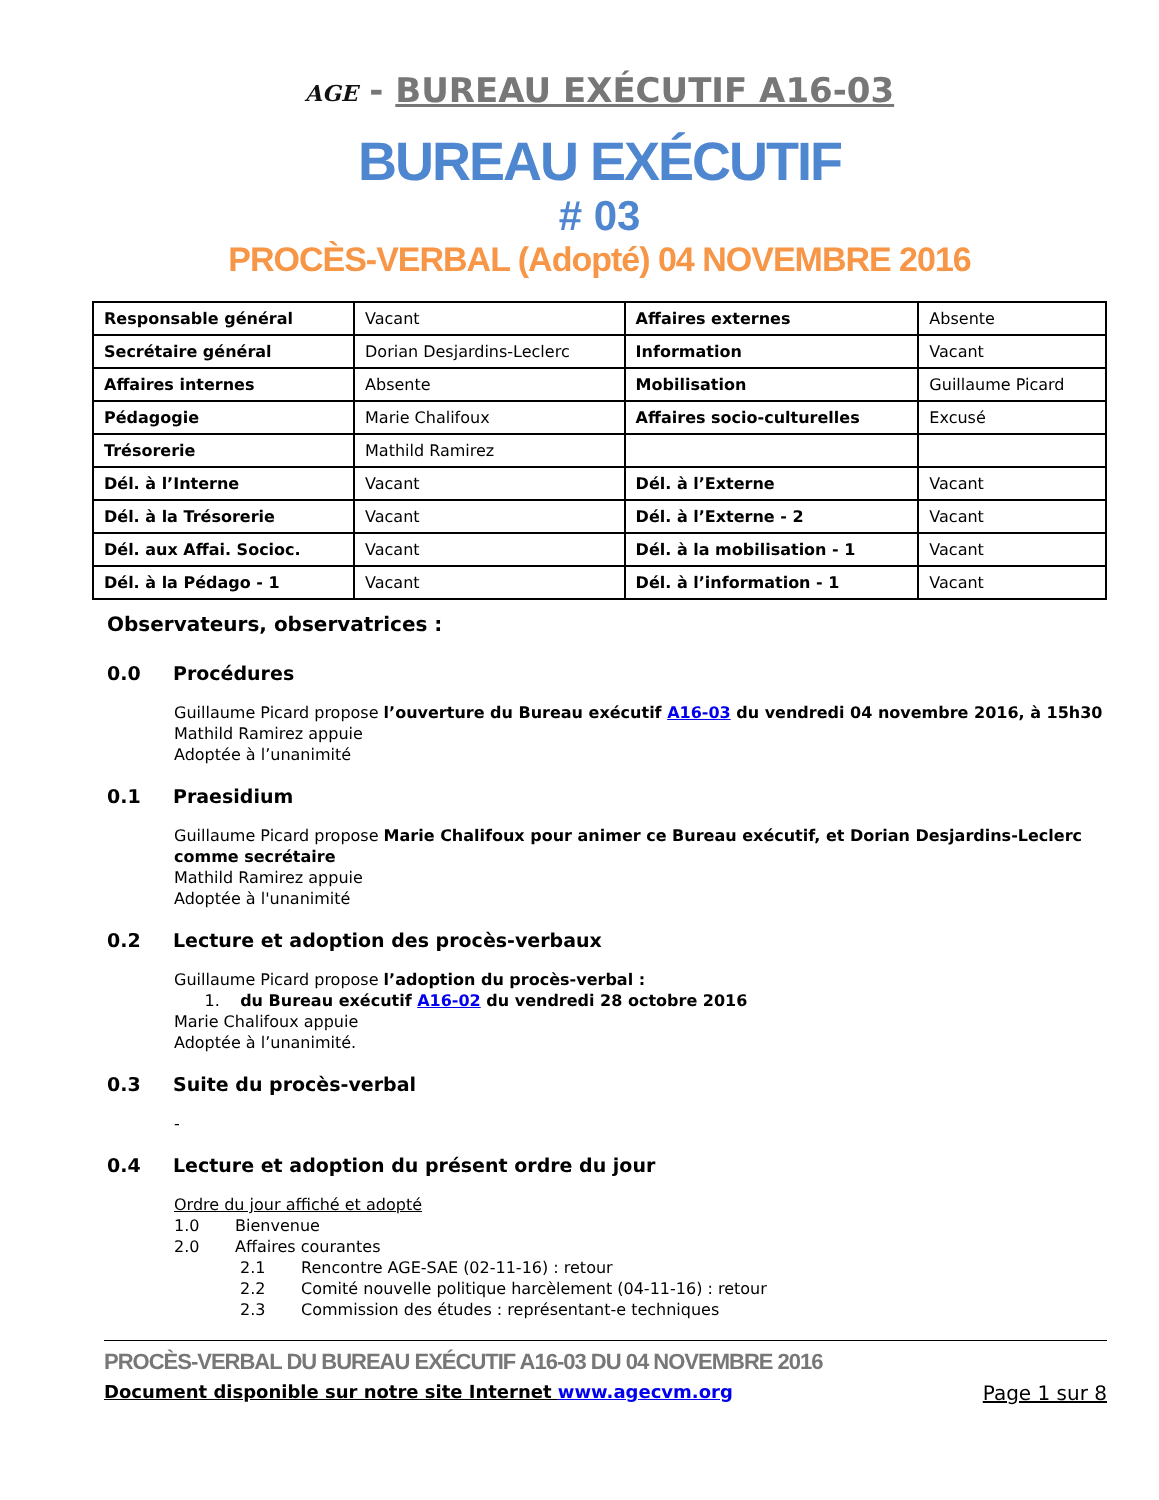AGE - BUREAU EXÉCUTIF A16-03
BUREAU EXÉCUTIF
# 03
PROCÈS-VERBAL (Adopté) 04 NOVEMBRE 2016
| Responsable général | Vacant | Affaires externes | Absente |
| Secrétaire général | Dorian Desjardins-Leclerc | Information | Vacant |
| Affaires internes | Absente | Mobilisation | Guillaume Picard |
| Pédagogie | Marie Chalifoux | Affaires socio-culturelles | Excusé |
| Trésorerie | Mathild Ramirez | | |
| Dél. à l’Interne | Vacant | Dél. à l’Externe | Vacant |
| Dél. à la Trésorerie | Vacant | Dél. à l’Externe - 2 | Vacant |
| Dél. aux Affai. Socioc. | Vacant | Dél. à la mobilisation - 1 | Vacant |
| Dél. à la Pédago - 1 | Vacant | Dél. à l’information - 1 | Vacant |
Observateurs, observatrices :
0.0 Procédures
Guillaume Picard propose l’ouverture du Bureau exécutif A16-03 du vendredi 04 novembre 2016, à 15h30
Mathild Ramirez appuie
Adoptée à l’unanimité
0.1 Praesidium
Guillaume Picard propose Marie Chalifoux pour animer ce Bureau exécutif, et Dorian Desjardins-Leclerc comme secrétaire
Mathild Ramirez appuie
Adoptée à l'unanimité
0.2 Lecture et adoption des procès-verbaux
Guillaume Picard propose l’adoption du procès-verbal :
1. du Bureau exécutif A16-02 du vendredi 28 octobre 2016
Marie Chalifoux appuie
Adoptée à l’unanimité.
0.3 Suite du procès-verbal
-
0.4 Lecture et adoption du présent ordre du jour
Ordre du jour affiché et adopté
1.0 Bienvenue
2.0 Affaires courantes
2.1 Rencontre AGE-SAE (02-11-16) : retour
2.2 Comité nouvelle politique harcèlement (04-11-16) : retour
2.3 Commission des études : représentant-e techniques
PROCÈS-VERBAL DU BUREAU EXÉCUTIF A16-03 DU 04 NOVEMBRE 2016
Document disponible sur notre site Internet www.agecvm.org Page 1 sur 8